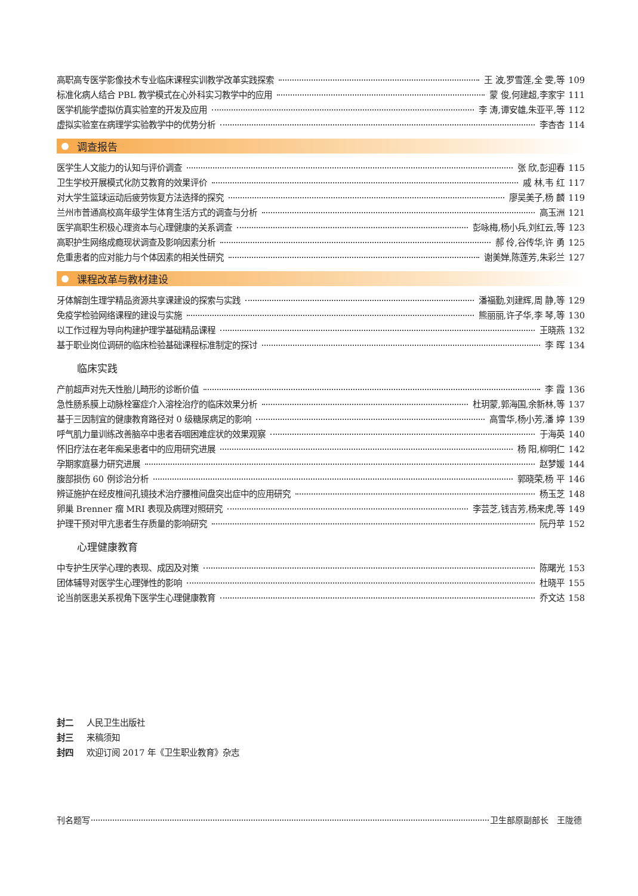高职高专医学影像技术专业临床课程实训教学改革实践探索 王 波,罗雪莲,全 雯,等 109
标准化病人结合 PBL 教学模式在心外科实习教学中的应用 蒙 俊,何建超,李家宇 111
医学机能学虚拟仿真实验室的开发及应用 李 涛,谭安雄,朱亚平,等 112
虚拟实验室在病理学实验教学中的优势分析 李杏杏 114
调查报告
医学生人文能力的认知与评价调查 张 欣,彭迎春 115
卫生学校开展模式化防艾教育的效果评价 戚 林,韦 红 117
对大学生篮球运动后疲劳恢复方法选择的探究 廖吴美子,杨 麟 119
兰州市普通高校高年级学生体育生活方式的调查与分析 高玉洲 121
医学高职生积极心理资本与心理健康的关系调查 彭咏梅,杨小兵,刘红云,等 123
高职护生网络成瘾现状调查及影响因素分析 郝 伶,谷传华,许 勇 125
危重患者的应对能力与个体因素的相关性研究 谢美婵,陈莲芳,朱彩兰 127
课程改革与教材建设
牙体解剖生理学精品资源共享课建设的探索与实践 潘福勤,刘建辉,周 静,等 129
免疫学检验网络课程的建设与实施 熊丽丽,许子华,李 琴,等 130
以工作过程为导向构建护理学基础精品课程 王晓燕 132
基于职业岗位调研的临床检验基础课程标准制定的探讨 李 晖 134
临床实践
产前超声对先天性胎儿畸形的诊断价值 李 霞 136
急性肠系膜上动脉栓塞症介入溶栓治疗的临床效果分析 杜玥蒙,郭海国,余新林,等 137
基于三因制宜的健康教育路径对 0 级糖尿病足的影响 高雪华,杨小芳,潘 婷 139
呼气肌力量训练改善脑卒中患者吞咽困难症状的效果观察 于海英 140
怀旧疗法在老年痴呆患者中的应用研究进展 杨 阳,柳明仁 142
孕期家庭暴力研究进展 赵梦媛 144
腹部损伤 60 例诊治分析 郭晓荣,杨 平 146
辨证施护在经皮椎间孔镜技术治疗腰椎间盘突出症中的应用研究 杨玉芝 148
卵巢 Brenner 瘤 MRI 表现及病理对照研究 李芸芝,钱吉芳,杨来虎,等 149
护理干预对甲亢患者生存质量的影响研究 阮丹苹 152
心理健康教育
中专护生厌学心理的表现、成因及对策 陈曙光 153
团体辅导对医学生心理弹性的影响 杜晓平 155
论当前医患关系视角下医学生心理健康教育 乔文达 158
封二 人民卫生出版社
封三 来稿须知
封四 欢迎订阅 2017 年《卫生职业教育》杂志
刊名题写 卫生部原副部长　王陇德